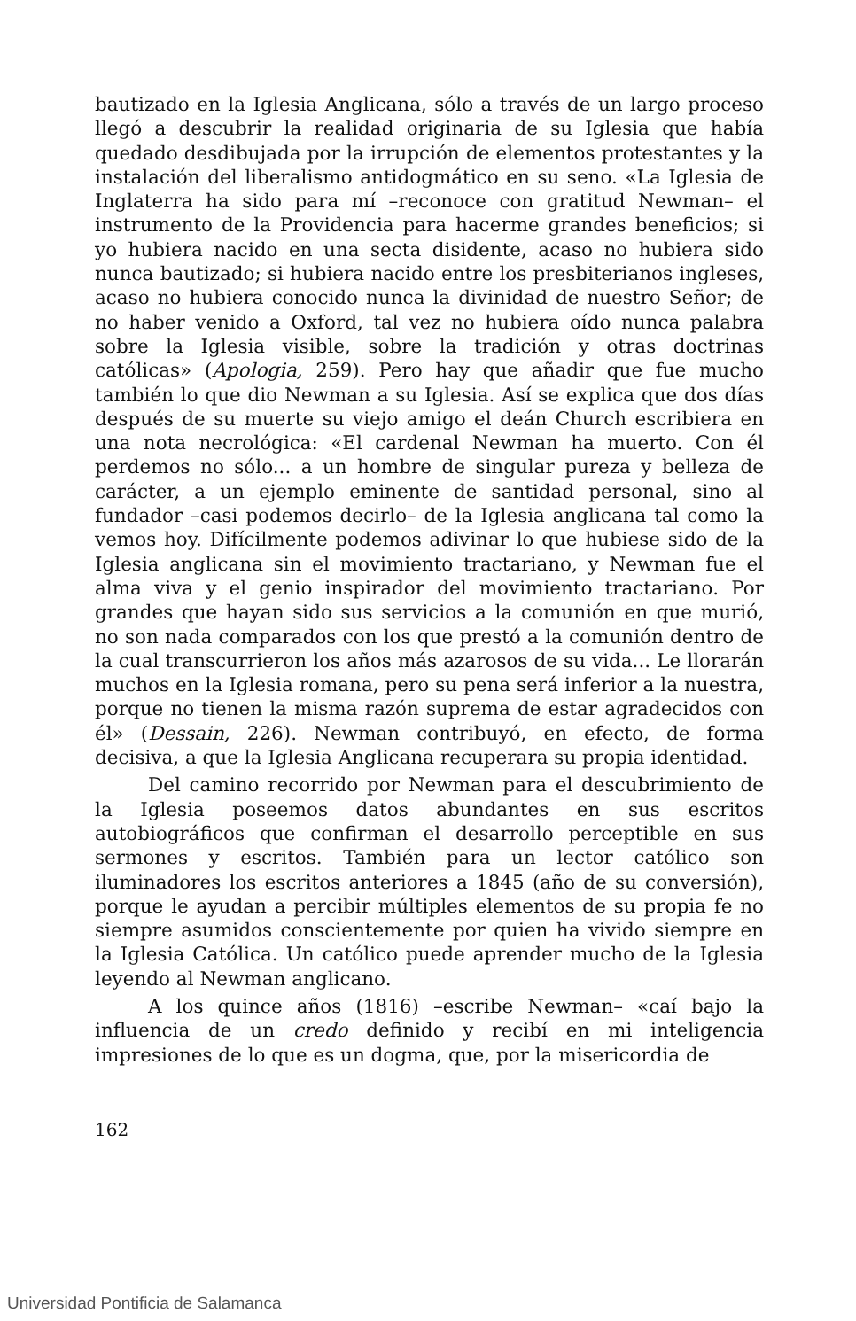bautizado en la Iglesia Anglicana, sólo a través de un largo proceso llegó a descubrir la realidad originaria de su Iglesia que había quedado desdibujada por la irrupción de elementos protestantes y la instalación del liberalismo antidogmático en su seno. «La Iglesia de Inglaterra ha sido para mí –reconoce con gratitud Newman– el instrumento de la Providencia para hacerme grandes beneficios; si yo hubiera nacido en una secta disidente, acaso no hubiera sido nunca bautizado; si hubiera nacido entre los presbiterianos ingleses, acaso no hubiera conocido nunca la divinidad de nuestro Señor; de no haber venido a Oxford, tal vez no hubiera oído nunca palabra sobre la Iglesia visible, sobre la tradición y otras doctrinas católicas» (Apologia, 259). Pero hay que añadir que fue mucho también lo que dio Newman a su Iglesia. Así se explica que dos días después de su muerte su viejo amigo el deán Church escribiera en una nota necrológica: «El cardenal Newman ha muerto. Con él perdemos no sólo... a un hombre de singular pureza y belleza de carácter, a un ejemplo eminente de santidad personal, sino al fundador –casi podemos decirlo– de la Iglesia anglicana tal como la vemos hoy. Difícilmente podemos adivinar lo que hubiese sido de la Iglesia anglicana sin el movimiento tractariano, y Newman fue el alma viva y el genio inspirador del movimiento tractariano. Por grandes que hayan sido sus servicios a la comunión en que murió, no son nada comparados con los que prestó a la comunión dentro de la cual transcurrieron los años más azarosos de su vida... Le llorarán muchos en la Iglesia romana, pero su pena será inferior a la nuestra, porque no tienen la misma razón suprema de estar agradecidos con él» (Dessain, 226). Newman contribuyó, en efecto, de forma decisiva, a que la Iglesia Anglicana recuperara su propia identidad.
Del camino recorrido por Newman para el descubrimiento de la Iglesia poseemos datos abundantes en sus escritos autobiográficos que confirman el desarrollo perceptible en sus sermones y escritos. También para un lector católico son iluminadores los escritos anteriores a 1845 (año de su conversión), porque le ayudan a percibir múltiples elementos de su propia fe no siempre asumidos conscientemente por quien ha vivido siempre en la Iglesia Católica. Un católico puede aprender mucho de la Iglesia leyendo al Newman anglicano.
A los quince años (1816) –escribe Newman– «caí bajo la influencia de un credo definido y recibí en mi inteligencia impresiones de lo que es un dogma, que, por la misericordia de
162
Universidad Pontificia de Salamanca